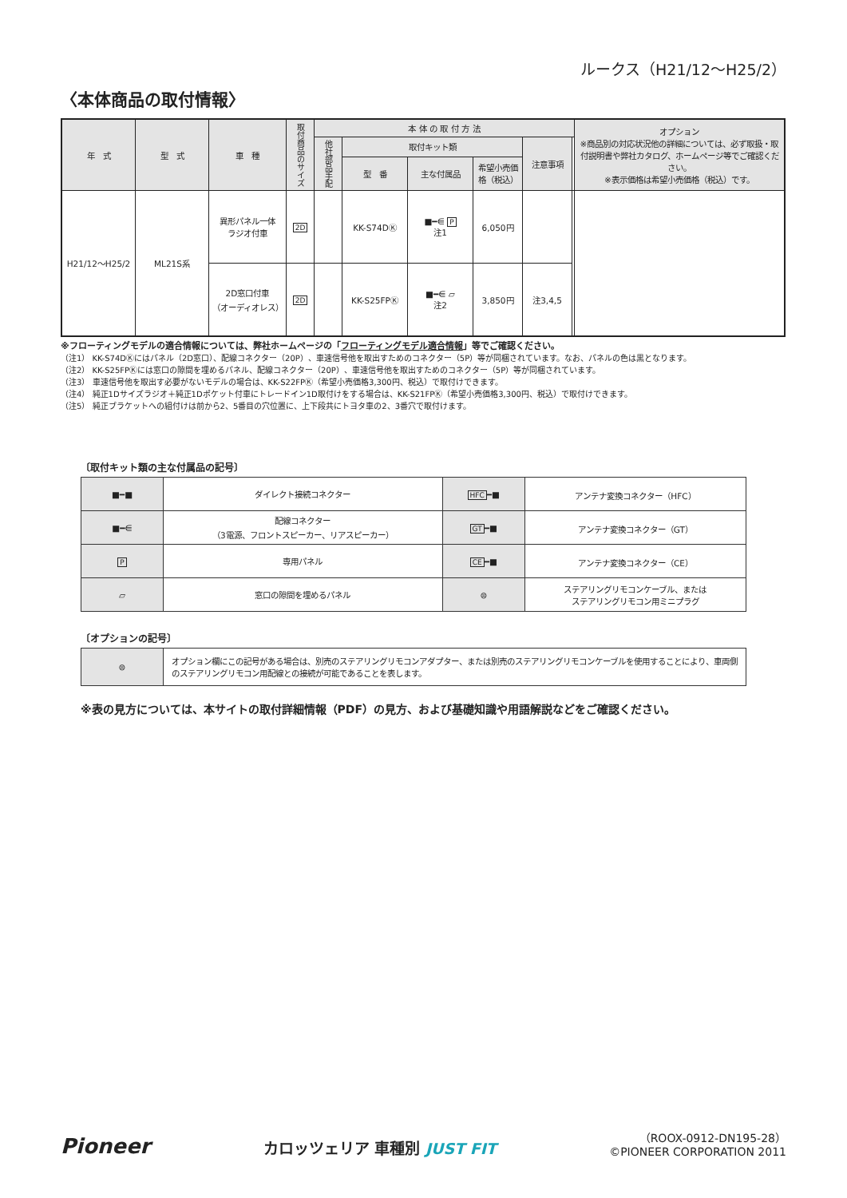ルークス（H21/12〜H25/2）
〈本体商品の取付情報〉
| 年 式 | 型 式 | 車 種 | 取付商品のサイズ | 本 体 の 取 付 方 法 | | | | | | オプション ※商品別の対応状況他の詳細については、必ず取扱・取付説明書や弊社カタログ、ホームページ等でご確認ください。 ※表示価格は希望小売価格（税込）です。 |
| --- | --- | --- | --- | --- | --- | --- | --- | --- | --- | --- |
| | | | | 他社部品手配 | 取付キット類 | | | 注意事項 | | |
| | | | | | 型 番 | 主な付属品 | 希望小売価格（税込） | | | |
| H21/12〜H25/2 | ML21S系 | 異形パネル一体 ラジオ付車 | 2D | | KK-S74DⓀ | ■━⋹ P 注1 | 6,050円 | | | |
| | | 2D窓口付車 （オーディオレス） | 2D | | KK-S25FPⓀ | ■━⋹ ▱ 注2 | 3,850円 | 注3,4,5 | | |
※フローティングモデルの適合情報については、弊社ホームページの「フローティングモデル適合情報」等でご確認ください。
（注1） KK-S74DⓀにはパネル（2D窓口）、配線コネクター（20P）、車速信号他を取出すためのコネクター（5P）等が同梱されています。なお、パネルの色は黒となります。
（注2） KK-S25FPⓀには窓口の隙間を埋めるパネル、配線コネクター（20P）、車速信号他を取出すためのコネクター（5P）等が同梱されています。
（注3） 車速信号他を取出す必要がないモデルの場合は、KK-S22FPⓀ（希望小売価格3,300円、税込）で取付けできます。
（注4） 純正1Dサイズラジオ＋純正1Dポケット付車にトレードイン1D取付けをする場合は、KK-S21FPⓀ（希望小売価格3,300円、税込）で取付けできます。
（注5） 純正ブラケットへの組付けは前から2、5番目の穴位置に、上下段共にトヨタ車の2、3番穴で取付けます。
〔取付キット類の主な付属品の記号〕
| ■━■ | ダイレクト接続コネクター | HFC ━■ | アンテナ変換コネクター（HFC） |
| ■━⋹ | 配線コネクター （3電源、フロントスピーカー、リアスピーカー） | GT ━■ | アンテナ変換コネクター（GT） |
| P | 専用パネル | CE ━■ | アンテナ変換コネクター（CE） |
| ▱ | 窓口の隙間を埋めるパネル | ⊜ | ステアリングリモコンケーブル、または ステアリングリモコン用ミニプラグ |
〔オプションの記号〕
| ⊜ | オプション欄にこの記号がある場合は、別売のステアリングリモコンアダプター、または別売のステアリングリモコンケーブルを使用することにより、車両側のステアリングリモコン用配線との接続が可能であることを表します。 |
※表の見方については、本サイトの取付詳細情報（PDF）の見方、および基礎知識や用語解説などをご確認ください。
Pioneer
カロッツェリア 車種別 JUST FIT
（ROOX-0912-DN195-28）
©PIONEER CORPORATION 2011